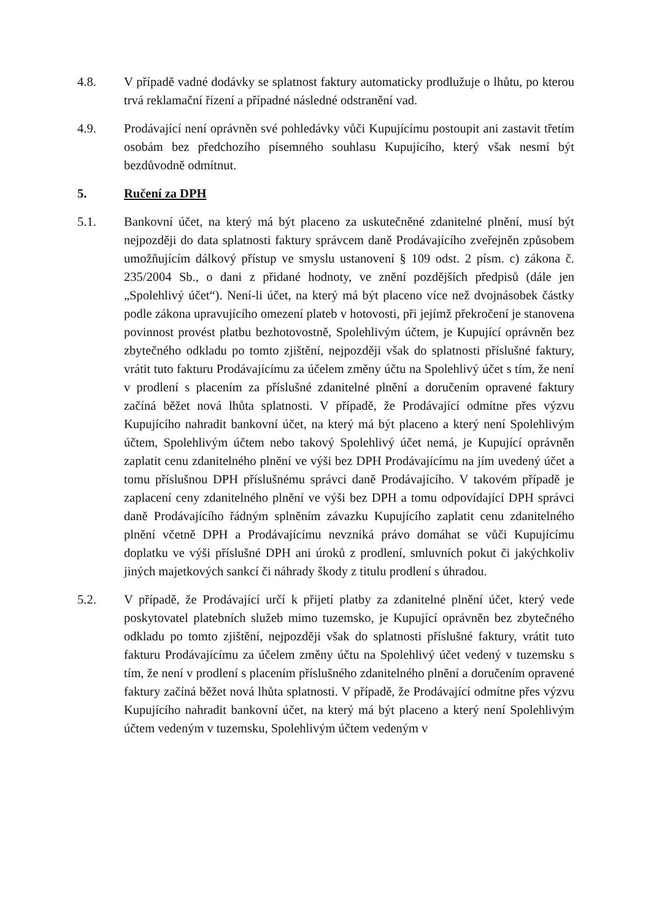4.8. V případě vadné dodávky se splatnost faktury automaticky prodlužuje o lhůtu, po kterou trvá reklamační řízení a případné následné odstranění vad.
4.9. Prodávající není oprávněn své pohledávky vůči Kupujícímu postoupit ani zastavit třetím osobám bez předchozího písemného souhlasu Kupujícího, který však nesmí být bezdůvodně odmítnut.
5. Ručení za DPH
5.1. Bankovní účet, na který má být placeno za uskutečněné zdanitelné plnění, musí být nejpozději do data splatnosti faktury správcem daně Prodávajícího zveřejněn způsobem umožňujícím dálkový přístup ve smyslu ustanovení § 109 odst. 2 písm. c) zákona č. 235/2004 Sb., o dani z přidané hodnoty, ve znění pozdějších předpisů (dále jen „Spolehlivý účet“). Není-li účet, na který má být placeno více než dvojnásobek částky podle zákona upravujícího omezení plateb v hotovosti, při jejímž překročení je stanovena povinnost provést platbu bezhotovostně, Spolehlivým účtem, je Kupující oprávněn bez zbytečného odkladu po tomto zjištění, nejpozději však do splatnosti příslušné faktury, vrátit tuto fakturu Prodávajícímu za účelem změny účtu na Spolehlivý účet s tím, že není v prodlení s placením za příslušné zdanitelné plnění a doručením opravené faktury začíná běžet nová lhůta splatnosti. V případě, že Prodávající odmítne přes výzvu Kupujícího nahradit bankovní účet, na který má být placeno a který není Spolehlivým účtem, Spolehlivým účtem nebo takový Spolehlivý účet nemá, je Kupující oprávněn zaplatit cenu zdanitelného plnění ve výši bez DPH Prodávajícímu na jím uvedený účet a tomu příslušnou DPH příslušnému správci daně Prodávajícího. V takovém případě je zaplacení ceny zdanitelného plnění ve výši bez DPH a tomu odpovídající DPH správci daně Prodávajícího řádným splněním závazku Kupujícího zaplatit cenu zdanitelného plnění včetně DPH a Prodávajícímu nevzniká právo domáhat se vůči Kupujícímu doplatku ve výši příslušné DPH ani úroků z prodlení, smluvních pokut či jakýchkoliv jiných majetkových sankcí či náhrady škody z titulu prodlení s úhradou.
5.2. V případě, že Prodávající určí k přijetí platby za zdanitelné plnění účet, který vede poskytovatel platebních služeb mimo tuzemsko, je Kupující oprávněn bez zbytečného odkladu po tomto zjištění, nejpozději však do splatnosti příslušné faktury, vrátit tuto fakturu Prodávajícímu za účelem změny účtu na Spolehlivý účet vedený v tuzemsku s tím, že není v prodlení s placením příslušného zdanitelného plnění a doručením opravené faktury začíná běžet nová lhůta splatnosti. V případě, že Prodávající odmítne přes výzvu Kupujícího nahradit bankovní účet, na který má být placeno a který není Spolehlivým účtem vedeným v tuzemsku, Spolehlivým účtem vedeným v